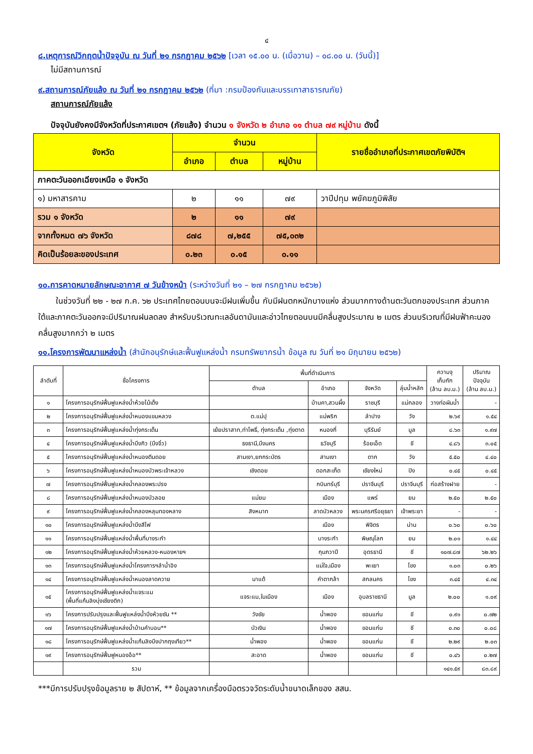๔
๘.เหตุการณ์วิกฤตน้ำปัจจุบัน ณ วันที่ ๒๑ กรกฎาคม ๒๕๖๒ [เวลา ๑๕.๐๐ น. (เมื่อวาน) – ๐๘.๐๐ น. (วันนี้)]
ไม่มีสถานการณ์
๙.สถานการณ์ภัยแล้ง ณ วันที่ ๒๑ กรกฎาคม ๒๕๖๒ (ที่มา :กรมป้องกันและบรรเทาสาธารณภัย)
สถานการณ์ภัยแล้ง
ปัจจุบันยังคงมีจังหวัดที่ประกาศเขตฯ (ภัยแล้ง) จำนวน ๑ จังหวัด ๒ อำเภอ ๑๑ ตำบล ๗๙ หมู่บ้าน ดังนี้
| จังหวัด | จำนวน | | | รายชื่ออำเภอที่ประกาศเขตภัยพิบัติฯ |
| --- | --- | --- | --- | --- |
| | อำเภอ | ตำบล | หมู่บ้าน | |
| ภาคตะวันออกเฉียงเหนือ ๑ จังหวัด | | | | |
| ๑) มหาสารคาม | ๒ | ๑๑ | ๗๙ | วาปีปทุม พยัคฆภูมิพิสัย |
| รวม ๑ จังหวัด | ๒ | ๑๑ | ๗๙ | |
| จากทั้งหมด ๗๖ จังหวัด | ๘๗๘ | ๗,๒๕๕ | ๗๕,๐๓๒ | |
| คิดเป็นร้อยละของประเทศ | ๐.๒๓ | ๐.๑๕ | ๐.๑๑ | |
๑๐.การคาดหมายลักษณะอากาศ ๗ วันข้างหน้า (ระหว่างวันที่ ๒๑ – ๒๗ กรกฎาคม ๒๕๖๒)
ในช่วงวันที่ ๒๒ - ๒๗ ก.ค. ๖๒ ประเทศไทยตอนบนจะมีฝนเพิ่มขึ้น กับมีฝนตกหนักบางแห่ง ส่วนมากทางด้านตะวันตกของประเทศ ส่วนภาคใต้และภาคตะวันออกจะมีปริมาณฝนลดลง สำหรับบริเวณทะเลอันดามันและอ่าวไทยตอนบนมีคลื่นสูงประมาณ ๒ เมตร ส่วนบริเวณที่มีฝนฟ้าคะนองคลื่นสูงมากกว่า ๒ เมตร
๑๑.โครงการพัฒนาแหล่งน้ำ (สำนักอนุรักษ์และฟื้นฟูแหล่งน้ำ กรมทรัพยากรน้ำ ข้อมูล ณ วันที่ ๒๑ มิถุนายน ๒๕๖๒)
| ลำดับที่ | ชื่อโครงการ | พื้นที่ดำเนินการ | | | | ความจุ เก็บกัก (ล้าน ลบ.ม.) | ปริมาณ ปัจจุบัน (ล้าน ลบ.ม.) |
| --- | --- | --- | --- | --- | --- | --- | --- |
| | | ตำบล | อำเภอ | จังหวัด | ลุ่มน้ำหลัก | | |
| ๑ | โครงการอนุรักษ์ฟื้นฟูแหล่งน้ำห้วยไม้เต็ง | | บ้านคา,สวนผึ้ง | ราชบุรี | แม่กลอง | วางท่อผันน้ำ | - |
| ๒ | โครงการอนุรักษ์ฟื้นฟูแหล่งน้ำหนองแขมหลวง | ต.แม่ปุ | แม่พริก | ลำปาง | วัง | ๒.๖๙ | ๑.๕๔ |
| ๓ | โครงการอนุรักษ์ฟื้นฟูแหล่งน้ำทุ่งกระเต็น | เย้ยปราสาท,ท่าโพธิ์, ทุ่งกระเต็น ,ทุ่งตาด | หนองกี่ | บุรีรัมย์ | มูล | ๘.๖๓ | ๑.๙๗ |
| ๔ | โครงการอนุรักษ์ฟื้นฟูแหล่งน้ำบึงกิว (บึงจิ๋ว) | ธงธานี,บึงนคร | ธวัชบุรี | ร้อยเอ็ด | ชี | ๔.๘๖ | ๓.๐๕ |
| ๕ | โครงการอนุรักษ์ฟื้นฟูแหล่งน้ำหนองตีนดอย | สามเงา,ยกกระบัตร | สามเงา | ตาก | วัง | ๕.๕๐ | ๔.๔๐ |
| ๖ | โครงการอนุรักษ์ฟื้นฟูแหล่งน้ำหนองบัวพระเจ้าหลวง | เชิงดอย | ดอกสะเก็ด | เชียงใหม่ | ปิง | ๐.๔๕ | ๐.๔๕ |
| ๗ | โครงการอนุรักษ์ฟื้นฟูแหล่งน้ำคลองพระปรง | | กบินทร์บุรี | ปราจีนบุรี | ปราจีนบุรี | ก่อสร้างฝาย | - |
| ๘ | โครงการอนุรักษ์ฟื้นฟูแหล่งน้ำหนองบัวลอย | แม่ยม | เมือง | แพร่ | ยม | ๒.๕๐ | ๒.๕๐ |
| ๙ | โครงการอนุรักษ์ฟื้นฟูแหล่งน้ำคลองหลุมทองหลาง | สิงหนาท | ลาดบัวหลวง | พระนครศรีอยุธยา | เจ้าพระยา | - | - |
| ๑๐ | โครงการอนุรักษ์ฟื้นฟูแหล่งน้ำบึงสีไฟ | | เมือง | พิจิตร | น่าน | ๐.๖๐ | ๐.๖๐ |
| ๑๑ | โครงการอนุรักษ์ฟื้นฟูแหล่งน้ำพื้นที่บางระกำ | | บางระกำ | พิษณุโลก | ยม | ๒.๐๑ | ๑.๔๔ |
| ๑๒ | โครงการอนุรักษ์ฟื้นฟูแหล่งน้ำห้วยหลวง-หนองหายฯ | | กุมภวาปี | อุดรธานี | ชี | ๑๐๗.๘๗ | ๖๒.๒๖ |
| ๑๓ | โครงการอนุรักษ์ฟื้นฟูแหล่งน้ำโครงการฯลำน้ำอิง | | แม่ใจ,เมือง | พะเยา | โขง | ๑.๐๓ | ๐.๒๖ |
| ๑๔ | โครงการอนุรักษ์ฟื้นฟูแหล่งน้ำหนองลาดควาย | นาแต้ | คำตากล้า | สกลนคร | โขง | ๓.๔๕ | ๔.๓๔ |
| ๑๕ | โครงการอนุรักษ์ฟื้นฟูแหล่งน้ำแจระแม (พื้นที่แก้มลิงบุ่งเชียงติก) | แจระแม,ในเมือง | เมือง | อุบลราชธานี | มูล | ๒.๐๐ | ๑.๐๙ |
| ๑๖ | โครงการปรับปรุงและฟื้นฟูแหล่งน้ำบึงห้วยซัน ** | วังชัย | น้ำพอง | ขอนแก่น | ชี | ๐.๙๑ | ๐.๗๒ |
| ๑๗ | โครงการอนุรักษ์ฟื้นฟูแหล่งน้ำบ้านคำบอน** | บัวเงิน | น้ำพอง | ขอนแก่น | ชี | ๐.๓๐ | ๐.๐๘ |
| ๑๘ | โครงการอนุรักษ์ฟื้นฟูแหล่งน้ำแก้มลิงบึงปากฤงเทียว** | น้ำพอง | น้ำพอง | ขอนแก่น | ชี | ๒.๒๙ | ๒.๐๓ |
| ๑๙ | โครงการอนุรักษ์ฟื้นฟูหนองอ้อ** | สะอาด | น้ำพอง | ขอนแก่น | ชี | ๐.๔๖ | ๐.๒๗ |
| | รวม | | | | | ๑๔๑.๕๙ | ๘๓.๘๙ |
***มีการปรับปรุงข้อมูลราย ๒ สัปดาห์, ** ข้อมูลจากเครื่องมือตรวจวัดระดับน้ำขนาดเล็กของ สสน.